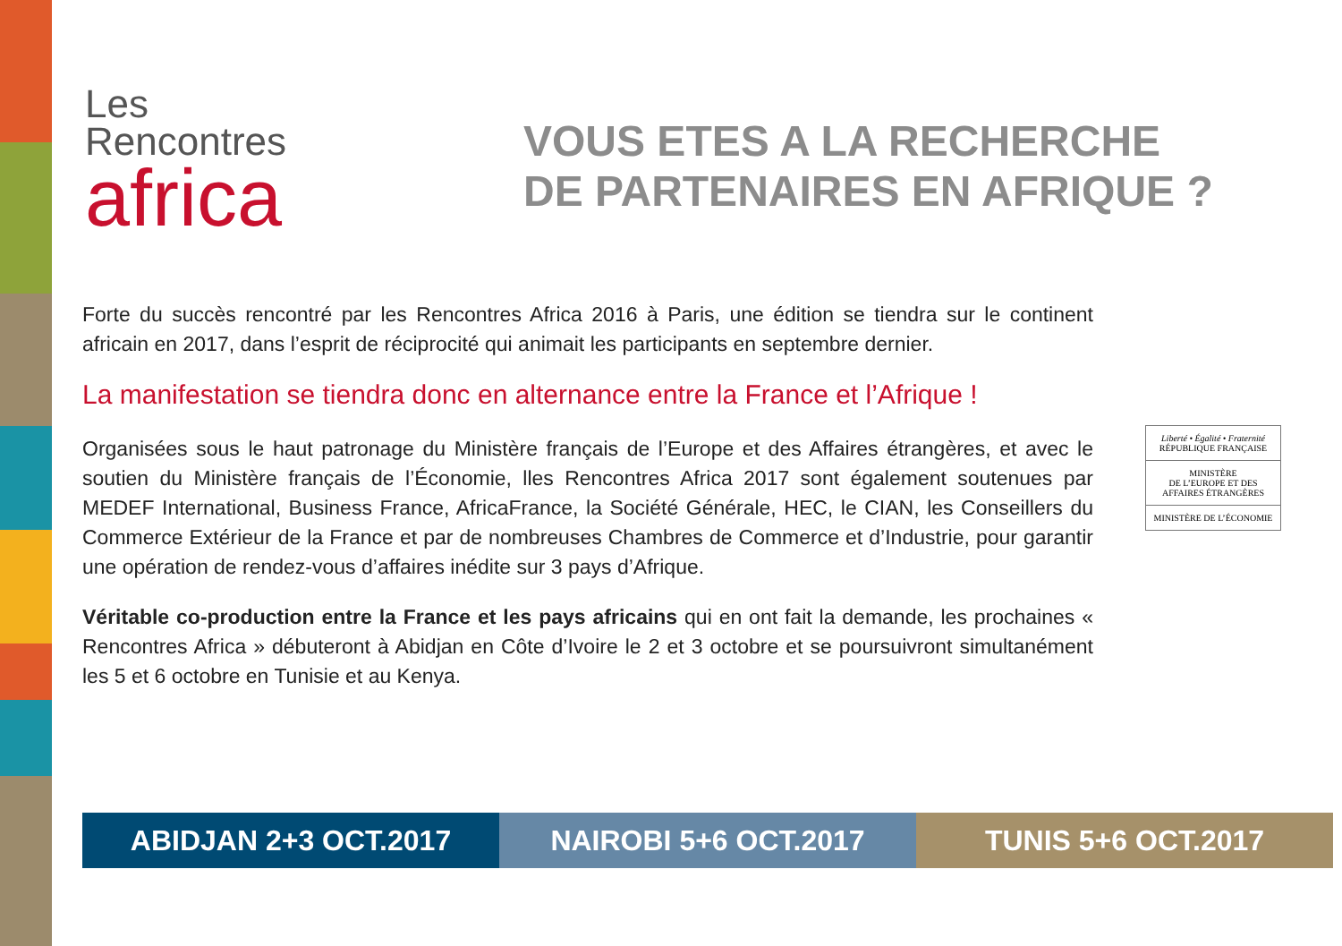Les
Rencontres
africa
VOUS ETES A LA RECHERCHE
DE PARTENAIRES EN AFRIQUE ?
Forte du succès rencontré par les Rencontres Africa 2016 à Paris, une édition se tiendra sur le continent africain en 2017, dans l’esprit de réciprocité qui animait les participants en septembre dernier.
La manifestation se tiendra donc en alternance entre la France et l’Afrique !
Organisées sous le haut patronage du Ministère français de l’Europe et des Affaires étrangères, et avec le soutien du Ministère français de l’Économie, lles Rencontres Africa 2017 sont également soutenues par MEDEF International, Business France, AfricaFrance, la Société Générale, HEC, le CIAN, les Conseillers du Commerce Extérieur de la France et par de nombreuses Chambres de Commerce et d’Industrie, pour garantir une opération de rendez-vous d’affaires inédite sur 3 pays d’Afrique.
Véritable co-production entre la France et les pays africains qui en ont fait la demande, les prochaines « Rencontres Africa » débuteront à Abidjan en Côte d’Ivoire le 2 et 3 octobre et se poursuivront simultanément les 5 et 6 octobre en Tunisie et au Kenya.
Liberté • Égalité • Fraternité
RÉPUBLIQUE FRANÇAISE
MINISTÈRE
DE L’EUROPE ET DES
AFFAIRES ÉTRANGÈRES
MINISTÈRE DE L’ÉCONOMIE
ABIDJAN 2+3 OCT.2017 NAIROBI 5+6 OCT.2017 TUNIS 5+6 OCT.2017